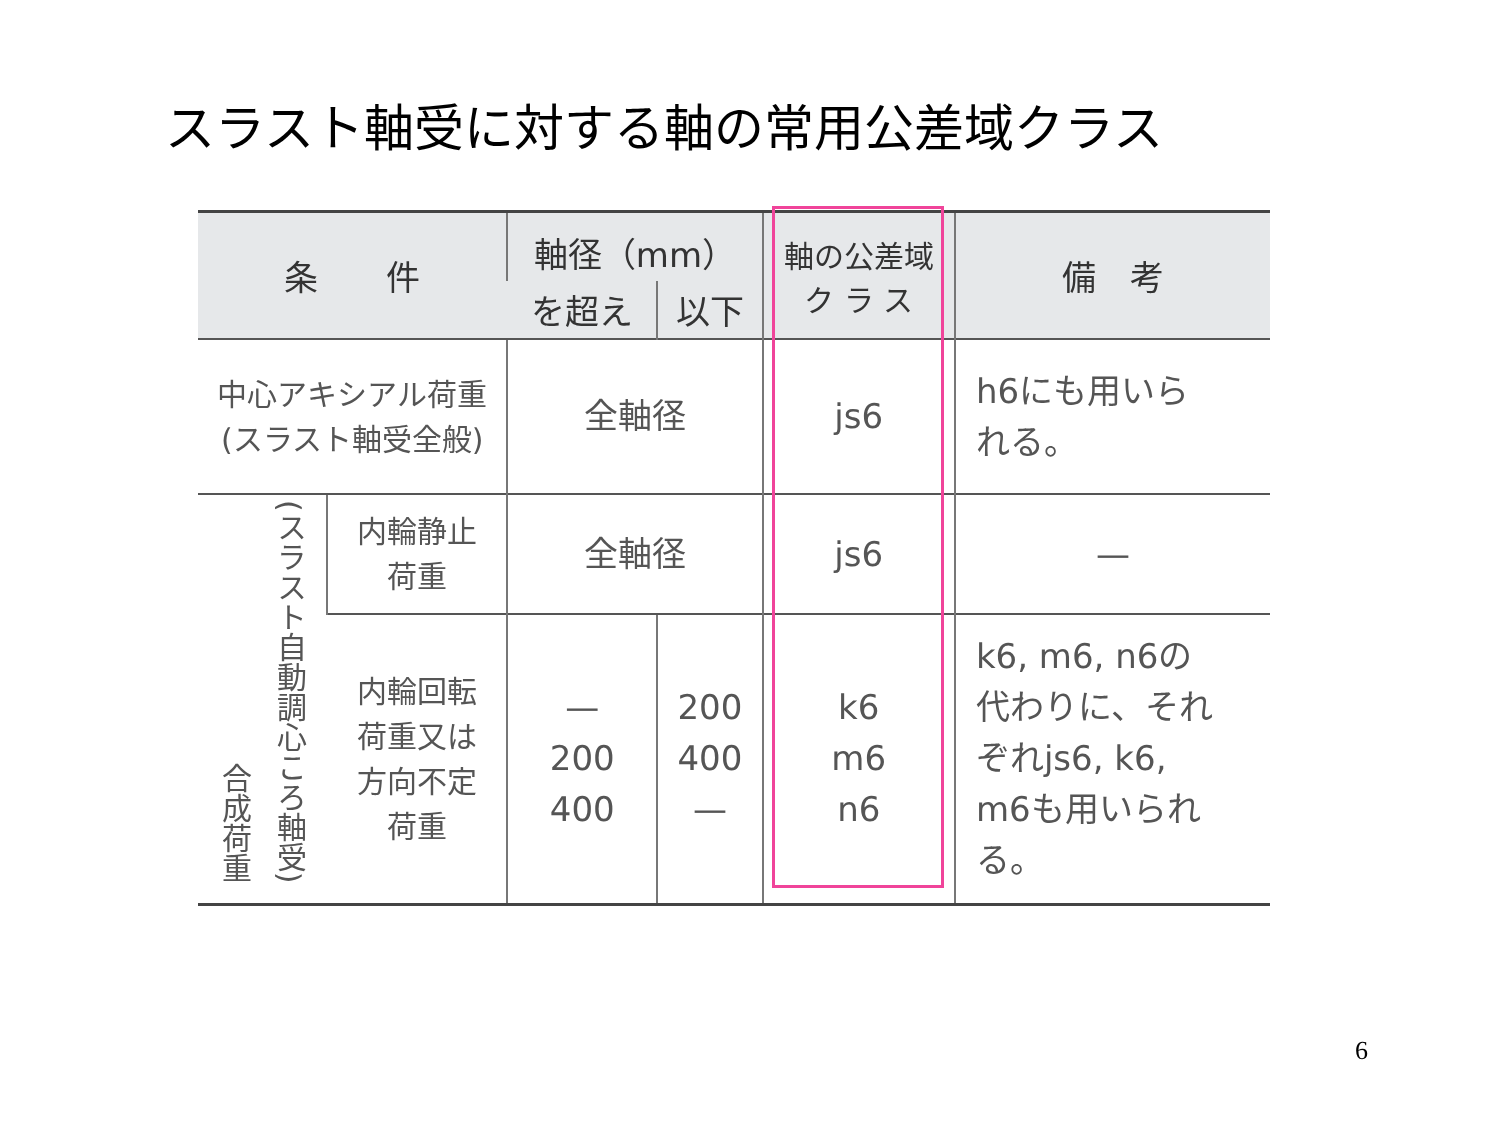スラスト軸受に対する軸の常用公差域クラス
| 条 件 | | 軸径（mm） | | 軸の公差域 ク ラ ス | 備 考 |
| --- | --- | --- | --- | --- | --- |
| | | を超え | 以下 | | |
| 中心アキシアル荷重 (スラスト軸受全般) | | 全軸径 | | js6 | h6にも用いら れる。 |
| 合成荷重 (スラスト自動調心ころ軸受) | 内輪静止 荷重 | 全軸径 | | js6 | — |
| | 内輪回転 荷重又は 方向不定 荷重 | — 200 400 | 200 400 — | k6 m6 n6 | k6, m6, n6の 代わりに、それ ぞれjs6, k6, m6も用いられ る。 |
6